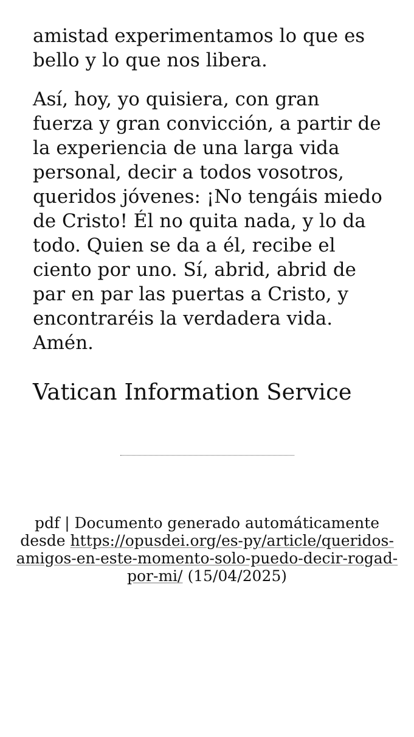amistad experimentamos lo que es bello y lo que nos libera.
Así, hoy, yo quisiera, con gran fuerza y gran convicción, a partir de la experiencia de una larga vida personal, decir a todos vosotros, queridos jóvenes: ¡No tengáis miedo de Cristo! Él no quita nada, y lo da todo. Quien se da a él, recibe el ciento por uno. Sí, abrid, abrid de par en par las puertas a Cristo, y encontraréis la verdadera vida. Amén.
Vatican Information Service
pdf | Documento generado automáticamente desde https://opusdei.org/es-py/article/queridos-amigos-en-este-momento-solo-puedo-decir-rogad-por-mi/ (15/04/2025)